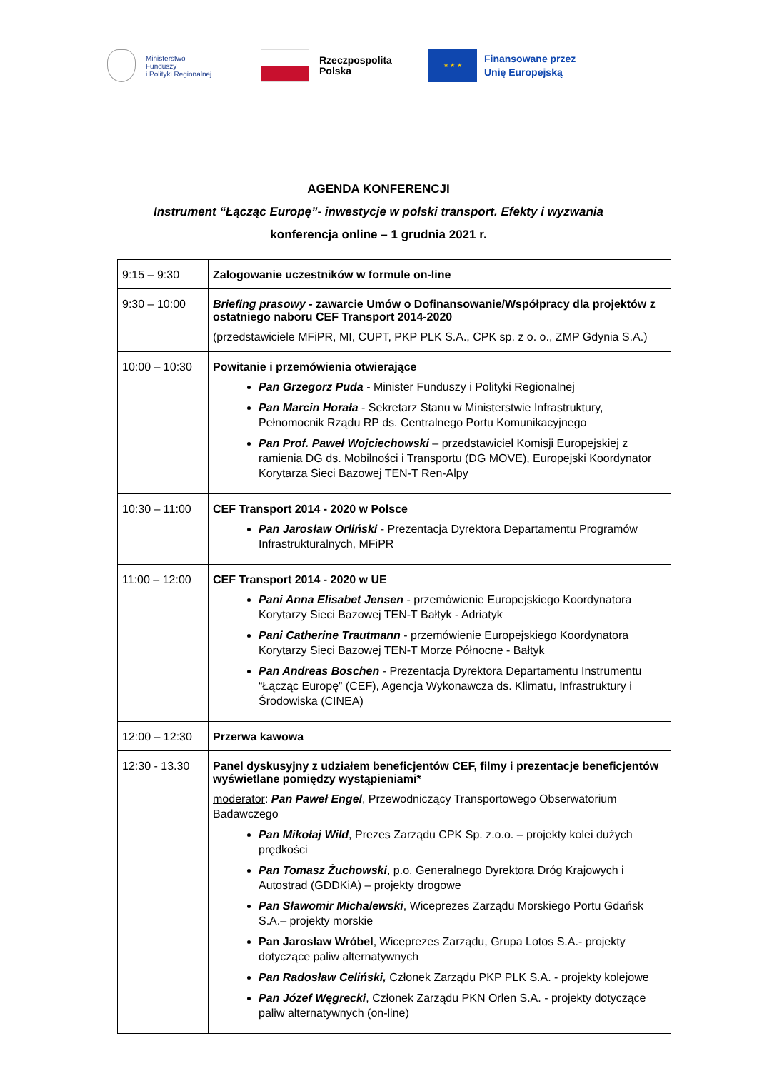Ministerstwo
Funduszy
i Polityki Regionalnej
Rzeczpospolita
Polska
★ ★ ★
Finansowane przez
Unię Europejską
AGENDA KONFERENCJI
Instrument “Łącząc Europę”- inwestycje w polski transport. Efekty i wyzwania
konferencja online – 1 grudnia 2021 r.
| 9:15 – 9:30 | Zalogowanie uczestników w formule on-line |
| 9:30 – 10:00 | Briefing prasowy - zawarcie Umów o Dofinansowanie/Współpracy dla projektów z ostatniego naboru CEF Transport 2014-2020 (przedstawiciele MFiPR, MI, CUPT, PKP PLK S.A., CPK sp. z o. o., ZMP Gdynia S.A.) |
| 10:00 – 10:30 | Powitanie i przemówienia otwierające Pan Grzegorz Puda - Minister Funduszy i Polityki Regionalnej Pan Marcin Horała - Sekretarz Stanu w Ministerstwie Infrastruktury, Pełnomocnik Rządu RP ds. Centralnego Portu Komunikacyjnego Pan Prof. Paweł Wojciechowski – przedstawiciel Komisji Europejskiej z ramienia DG ds. Mobilności i Transportu (DG MOVE), Europejski Koordynator Korytarza Sieci Bazowej TEN-T Ren-Alpy |
| 10:30 – 11:00 | CEF Transport 2014 - 2020 w Polsce Pan Jarosław Orliński - Prezentacja Dyrektora Departamentu Programów Infrastrukturalnych, MFiPR |
| 11:00 – 12:00 | CEF Transport 2014 - 2020 w UE Pani Anna Elisabet Jensen - przemówienie Europejskiego Koordynatora Korytarzy Sieci Bazowej TEN-T Bałtyk - Adriatyk Pani Catherine Trautmann - przemówienie Europejskiego Koordynatora Korytarzy Sieci Bazowej TEN-T Morze Północne - Bałtyk Pan Andreas Boschen - Prezentacja Dyrektora Departamentu Instrumentu “Łącząc Europę” (CEF), Agencja Wykonawcza ds. Klimatu, Infrastruktury i Środowiska (CINEA) |
| 12:00 – 12:30 | Przerwa kawowa |
| 12:30 - 13.30 | Panel dyskusyjny z udziałem beneficjentów CEF, filmy i prezentacje beneficjentów wyświetlane pomiędzy wystąpieniami* moderator : Pan Paweł Engel , Przewodniczący Transportowego Obserwatorium Badawczego Pan Mikołaj Wild , Prezes Zarządu CPK Sp. z.o.o. – projekty kolei dużych prędkości Pan Tomasz Żuchowski , p.o. Generalnego Dyrektora Dróg Krajowych i Autostrad (GDDKiA) – projekty drogowe Pan Sławomir Michalewski , Wiceprezes Zarządu Morskiego Portu Gdańsk S.A.– projekty morskie Pan Jarosław Wróbel , Wiceprezes Zarządu, Grupa Lotos S.A.- projekty dotyczące paliw alternatywnych Pan Radosław Celiński, Członek Zarządu PKP PLK S.A. - projekty kolejowe Pan Józef Węgrecki , Członek Zarządu PKN Orlen S.A. - projekty dotyczące paliw alternatywnych (on-line) |